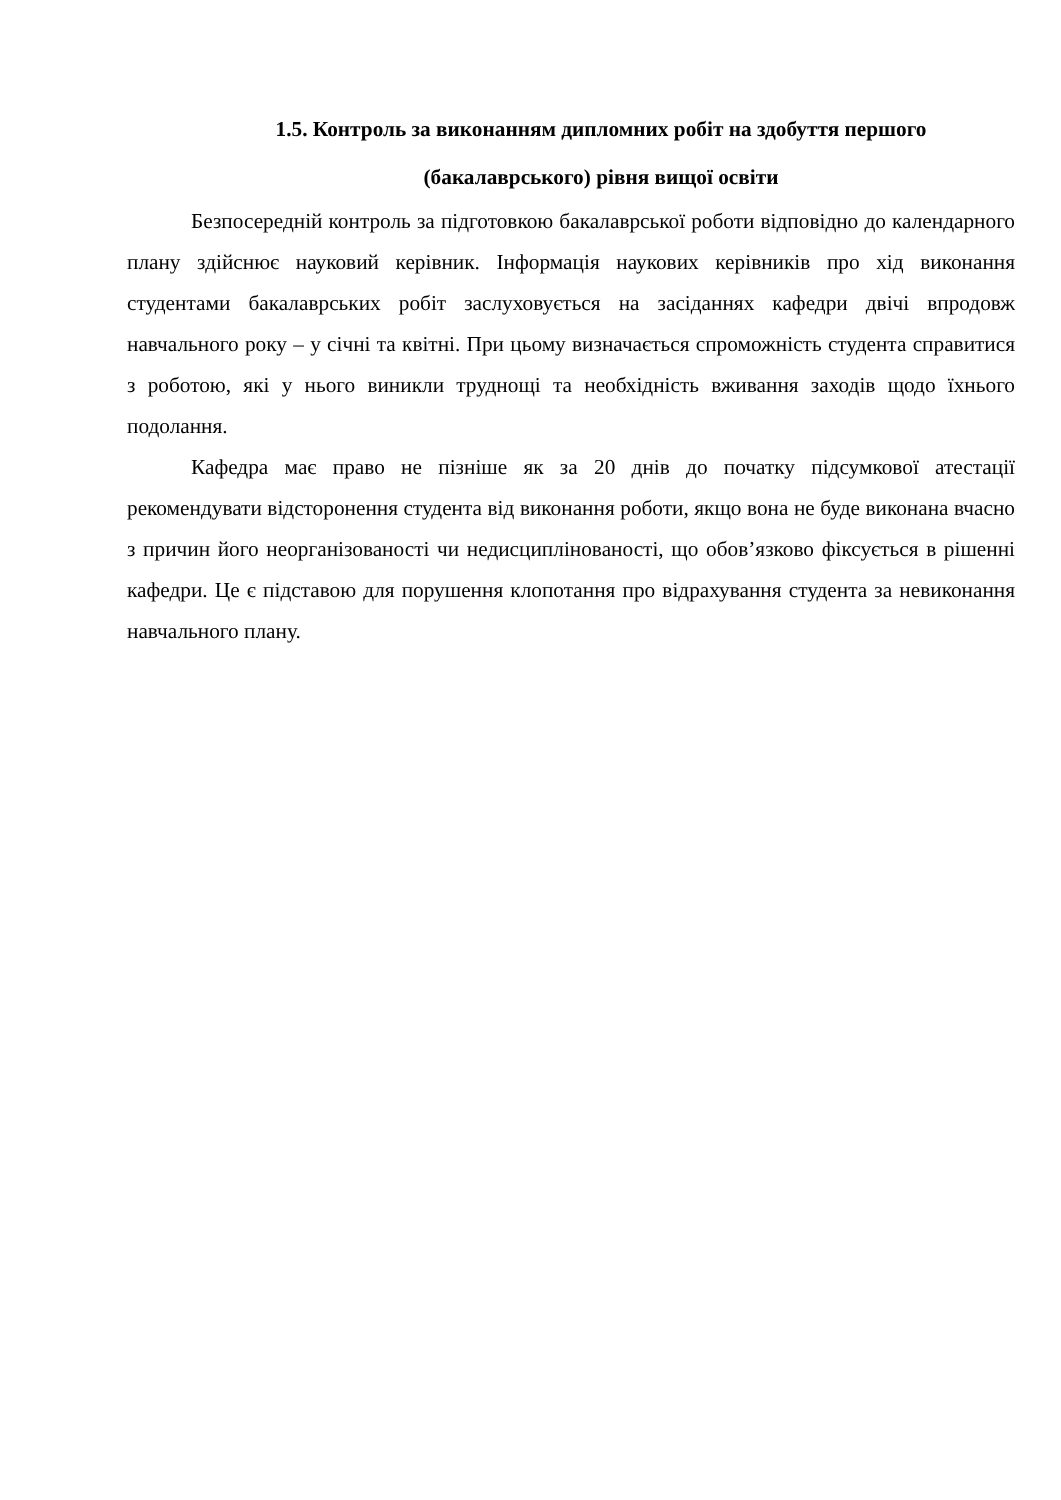1.5. Контроль за виконанням дипломних робіт на здобуття першого
(бакалаврського) рівня вищої освіти
Безпосередній контроль за підготовкою бакалаврської роботи відповідно до календарного плану здійснює науковий керівник. Інформація наукових керівників про хід виконання студентами бакалаврських робіт заслуховується на засіданнях кафедри двічі впродовж навчального року – у січні та квітні. При цьому визначається спроможність студента справитися з роботою, які у нього виникли труднощі та необхідність вживання заходів щодо їхнього подолання.
Кафедра має право не пізніше як за 20 днів до початку підсумкової атестації рекомендувати відсторонення студента від виконання роботи, якщо вона не буде виконана вчасно з причин його неорганізованості чи недисциплінованості, що обов’язково фіксується в рішенні кафедри. Це є підставою для порушення клопотання про відрахування студента за невиконання навчального плану.